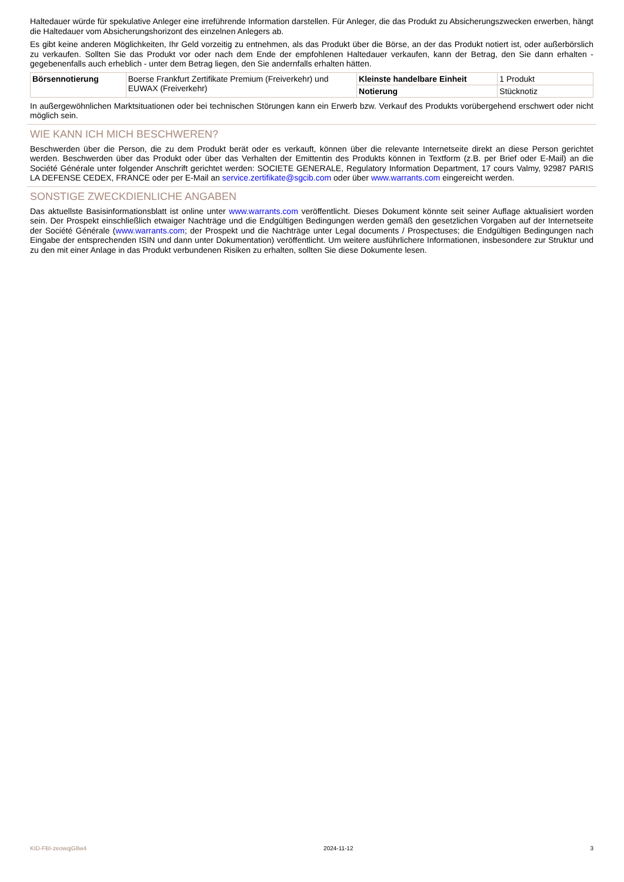Haltedauer würde für spekulative Anleger eine irreführende Information darstellen. Für Anleger, die das Produkt zu Absicherungszwecken erwerben, hängt die Haltedauer vom Absicherungshorizont des einzelnen Anlegers ab.
Es gibt keine anderen Möglichkeiten, Ihr Geld vorzeitig zu entnehmen, als das Produkt über die Börse, an der das Produkt notiert ist, oder außerbörslich zu verkaufen. Sollten Sie das Produkt vor oder nach dem Ende der empfohlenen Haltedauer verkaufen, kann der Betrag, den Sie dann erhalten - gegebenenfalls auch erheblich - unter dem Betrag liegen, den Sie andernfalls erhalten hätten.
| Börsennotierung | Boerse Frankfurt Zertifikate Premium (Freiverkehr) und EUWAX (Freiverkehr) | Kleinste handelbare Einheit | 1 Produkt |
| | | Notierung | Stücknotiz |
In außergewöhnlichen Marktsituationen oder bei technischen Störungen kann ein Erwerb bzw. Verkauf des Produkts vorübergehend erschwert oder nicht möglich sein.
WIE KANN ICH MICH BESCHWEREN?
Beschwerden über die Person, die zu dem Produkt berät oder es verkauft, können über die relevante Internetseite direkt an diese Person gerichtet werden. Beschwerden über das Produkt oder über das Verhalten der Emittentin des Produkts können in Textform (z.B. per Brief oder E-Mail) an die Société Générale unter folgender Anschrift gerichtet werden: SOCIETE GENERALE, Regulatory Information Department, 17 cours Valmy, 92987 PARIS LA DEFENSE CEDEX, FRANCE oder per E-Mail an service.zertifikate@sgcib.com oder über www.warrants.com eingereicht werden.
SONSTIGE ZWECKDIENLICHE ANGABEN
Das aktuellste Basisinformationsblatt ist online unter www.warrants.com veröffentlicht. Dieses Dokument könnte seit seiner Auflage aktualisiert worden sein. Der Prospekt einschließlich etwaiger Nachträge und die Endgültigen Bedingungen werden gemäß den gesetzlichen Vorgaben auf der Internetseite der Société Générale (www.warrants.com; der Prospekt und die Nachträge unter Legal documents / Prospectuses; die Endgültigen Bedingungen nach Eingabe der entsprechenden ISIN und dann unter Dokumentation) veröffentlicht. Um weitere ausführlichere Informationen, insbesondere zur Struktur und zu den mit einer Anlage in das Produkt verbundenen Risiken zu erhalten, sollten Sie diese Dokumente lesen.
KID-FBI-zeowqjG8w4 2024-11-12 3